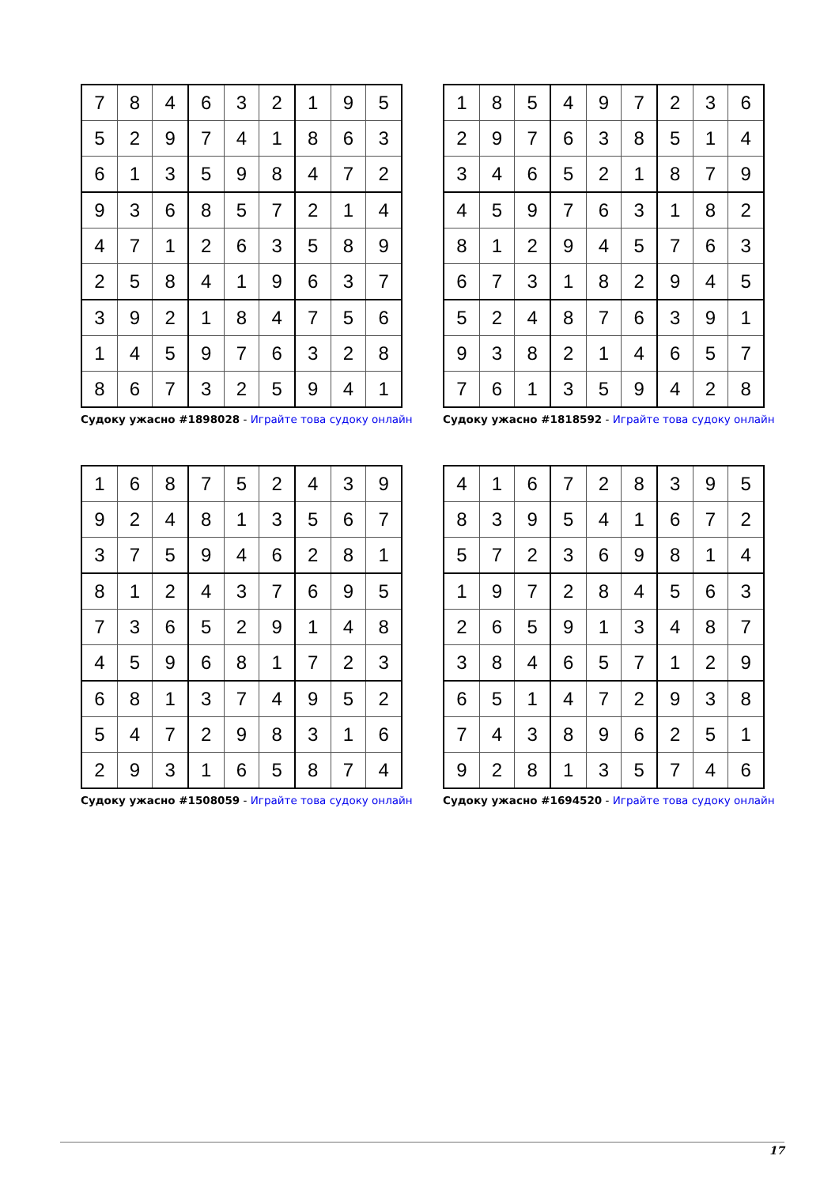| 7 | 8 | 4 | 6 | 3 | 2 | 1 | 9 | 5 |
| 5 | 2 | 9 | 7 | 4 | 1 | 8 | 6 | 3 |
| 6 | 1 | 3 | 5 | 9 | 8 | 4 | 7 | 2 |
| 9 | 3 | 6 | 8 | 5 | 7 | 2 | 1 | 4 |
| 4 | 7 | 1 | 2 | 6 | 3 | 5 | 8 | 9 |
| 2 | 5 | 8 | 4 | 1 | 9 | 6 | 3 | 7 |
| 3 | 9 | 2 | 1 | 8 | 4 | 7 | 5 | 6 |
| 1 | 4 | 5 | 9 | 7 | 6 | 3 | 2 | 8 |
| 8 | 6 | 7 | 3 | 2 | 5 | 9 | 4 | 1 |
Судоку ужасно #1898028 - Играйте това судоку онлайн
| 1 | 8 | 5 | 4 | 9 | 7 | 2 | 3 | 6 |
| 2 | 9 | 7 | 6 | 3 | 8 | 5 | 1 | 4 |
| 3 | 4 | 6 | 5 | 2 | 1 | 8 | 7 | 9 |
| 4 | 5 | 9 | 7 | 6 | 3 | 1 | 8 | 2 |
| 8 | 1 | 2 | 9 | 4 | 5 | 7 | 6 | 3 |
| 6 | 7 | 3 | 1 | 8 | 2 | 9 | 4 | 5 |
| 5 | 2 | 4 | 8 | 7 | 6 | 3 | 9 | 1 |
| 9 | 3 | 8 | 2 | 1 | 4 | 6 | 5 | 7 |
| 7 | 6 | 1 | 3 | 5 | 9 | 4 | 2 | 8 |
Судоку ужасно #1818592 - Играйте това судоку онлайн
| 1 | 6 | 8 | 7 | 5 | 2 | 4 | 3 | 9 |
| 9 | 2 | 4 | 8 | 1 | 3 | 5 | 6 | 7 |
| 3 | 7 | 5 | 9 | 4 | 6 | 2 | 8 | 1 |
| 8 | 1 | 2 | 4 | 3 | 7 | 6 | 9 | 5 |
| 7 | 3 | 6 | 5 | 2 | 9 | 1 | 4 | 8 |
| 4 | 5 | 9 | 6 | 8 | 1 | 7 | 2 | 3 |
| 6 | 8 | 1 | 3 | 7 | 4 | 9 | 5 | 2 |
| 5 | 4 | 7 | 2 | 9 | 8 | 3 | 1 | 6 |
| 2 | 9 | 3 | 1 | 6 | 5 | 8 | 7 | 4 |
Судоку ужасно #1508059 - Играйте това судоку онлайн
| 4 | 1 | 6 | 7 | 2 | 8 | 3 | 9 | 5 |
| 8 | 3 | 9 | 5 | 4 | 1 | 6 | 7 | 2 |
| 5 | 7 | 2 | 3 | 6 | 9 | 8 | 1 | 4 |
| 1 | 9 | 7 | 2 | 8 | 4 | 5 | 6 | 3 |
| 2 | 6 | 5 | 9 | 1 | 3 | 4 | 8 | 7 |
| 3 | 8 | 4 | 6 | 5 | 7 | 1 | 2 | 9 |
| 6 | 5 | 1 | 4 | 7 | 2 | 9 | 3 | 8 |
| 7 | 4 | 3 | 8 | 9 | 6 | 2 | 5 | 1 |
| 9 | 2 | 8 | 1 | 3 | 5 | 7 | 4 | 6 |
Судоку ужасно #1694520 - Играйте това судоку онлайн
17